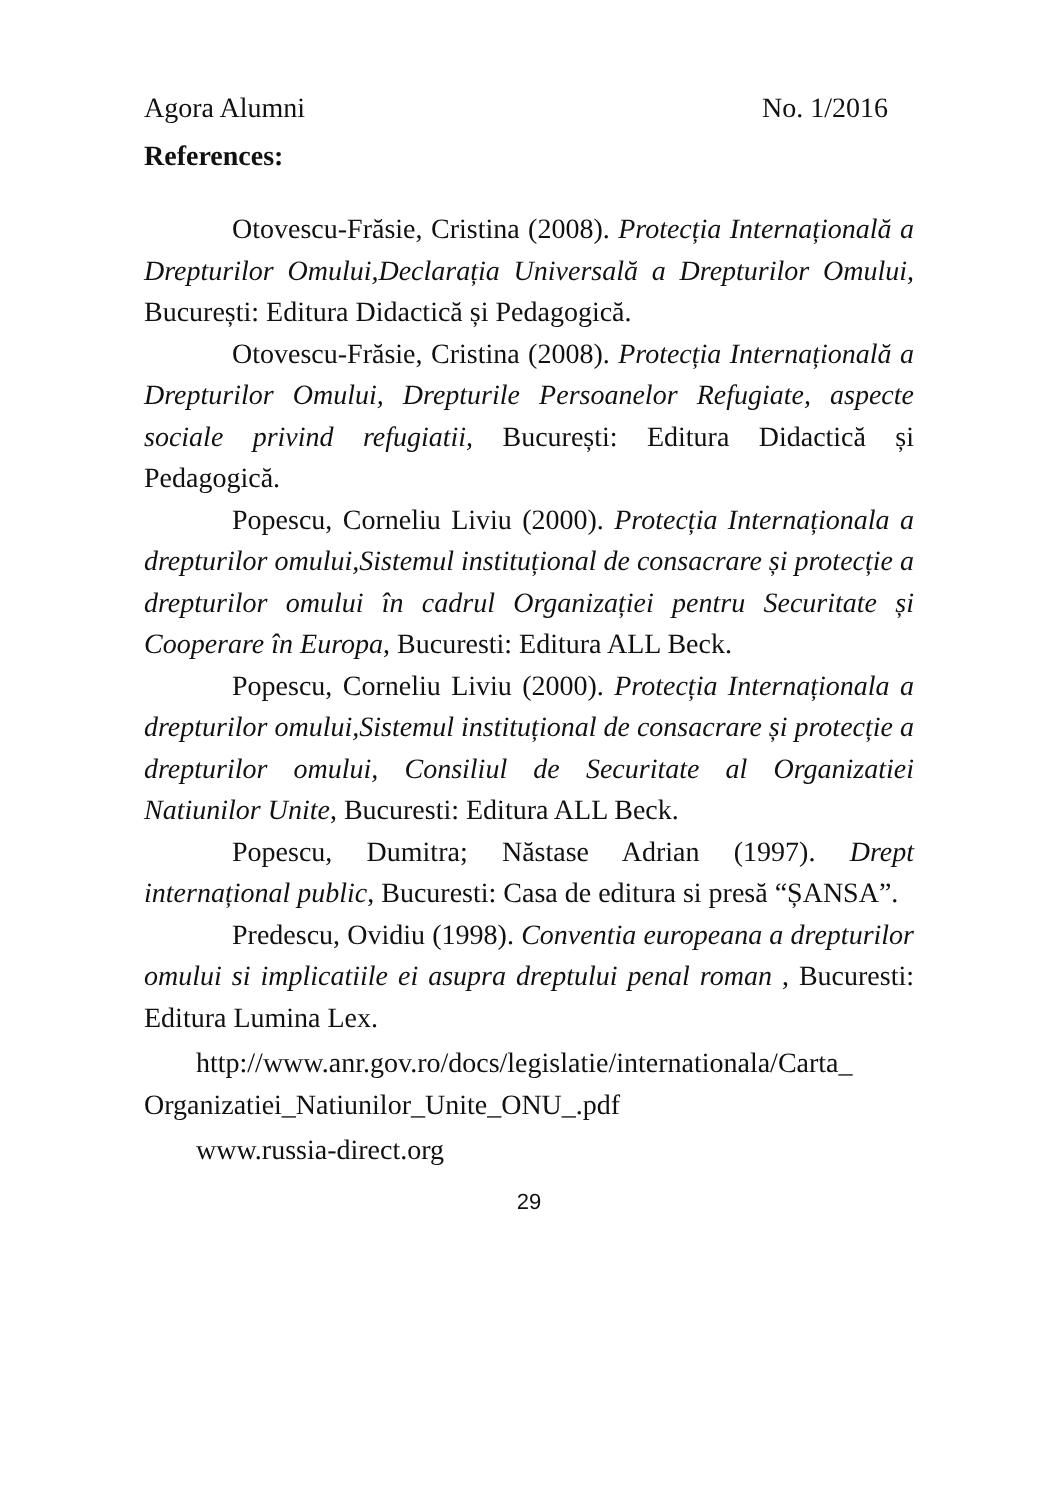Agora Alumni No. 1/2016
References:
Otovescu-Frăsie, Cristina (2008). Protecția Internațională a Drepturilor Omului,Declarația Universală a Drepturilor Omului, București: Editura Didactică și Pedagogică.
Otovescu-Frăsie, Cristina (2008). Protecția Internațională a Drepturilor Omului, Drepturile Persoanelor Refugiate, aspecte sociale privind refugiatii, București: Editura Didactică și Pedagogică.
Popescu, Corneliu Liviu (2000). Protecția Internaționala a drepturilor omului,Sistemul instituțional de consacrare și protecție a drepturilor omului în cadrul Organizației pentru Securitate și Cooperare în Europa, Bucuresti: Editura ALL Beck.
Popescu, Corneliu Liviu (2000). Protecția Internaționala a drepturilor omului,Sistemul instituțional de consacrare și protecție a drepturilor omului, Consiliul de Securitate al Organizatiei Natiunilor Unite, Bucuresti: Editura ALL Beck.
Popescu, Dumitra; Năstase Adrian (1997). Drept internațional public, Bucuresti: Casa de editura si presă “ȘANSA”.
Predescu, Ovidiu (1998). Conventia europeana a drepturilor omului si implicatiile ei asupra dreptului penal roman , Bucuresti: Editura Lumina Lex.
http://www.anr.gov.ro/docs/legislatie/internationala/Carta_ Organizatiei_Natiunilor_Unite_ONU_.pdf
www.russia-direct.org
29